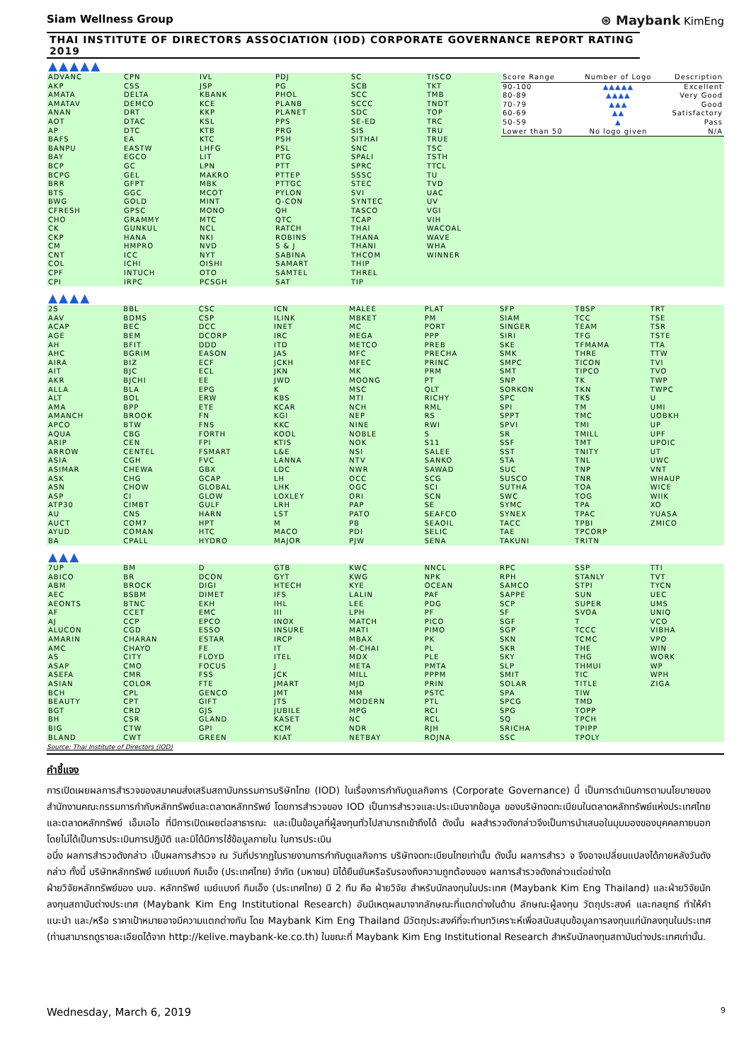Siam Wellness Group ⊛ Maybank KimEng
THAI INSTITUTE OF DIRECTORS ASSOCIATION (IOD) CORPORATE GOVERNANCE REPORT RATING 2019
▲▲▲▲▲
ADVANC
AKP
AMATA
AMATAV
ANAN
AOT
AP
BAFS
BANPU
BAY
BCP
BCPG
BRR
BTS
BWG
CFRESH
CHO
CK
CKP
CM
CNT
COL
CPF
CPI
CPN
CSS
DELTA
DEMCO
DRT
DTAC
DTC
EA
EASTW
EGCO
GC
GEL
GFPT
GGC
GOLD
GPSC
GRAMMY
GUNKUL
HANA
HMPRO
ICC
ICHI
INTUCH
IRPC
IVL
JSP
KBANK
KCE
KKP
KSL
KTB
KTC
LHFG
LIT
LPN
MAKRO
MBK
MCOT
MINT
MONO
MTC
NCL
NKI
NVD
NYT
OISHI
OTO
PCSGH
PDJ
PG
PHOL
PLANB
PLANET
PPS
PRG
PSH
PSL
PTG
PTT
PTTEP
PTTGC
PYLON
Q-CON
QH
QTC
RATCH
ROBINS
S & J
SABINA
SAMART
SAMTEL
SAT
SC
SCB
SCC
SCCC
SDC
SE-ED
SIS
SITHAI
SNC
SPALI
SPRC
SSSC
STEC
SVI
SYNTEC
TASCO
TCAP
THAI
THANA
THANI
THCOM
THIP
THREL
TIP
TISCO
TKT
TMB
TNDT
TOP
TRC
TRU
TRUE
TSC
TSTH
TTCL
TU
TVD
UAC
UV
VGI
VIH
WACOAL
WAVE
WHA
WINNER
| Score Range | Number of Logo | Description |
| --- | --- | --- |
| 90-100 | ▲▲▲▲▲ | Excellent |
| 80-89 | ▲▲▲▲ | Very Good |
| 70-79 | ▲▲▲ | Good |
| 60-69 | ▲▲ | Satisfactory |
| 50-59 | ▲ | Pass |
| Lower than 50 | No logo given | N/A |
▲▲▲▲
2S
AAV
ACAP
AGE
AH
AHC
AIRA
AIT
AKR
ALLA
ALT
AMA
AMANCH
APCO
AQUA
ARIP
ARROW
ASIA
ASIMAR
ASK
ASN
ASP
ATP30
AU
AUCT
AYUD
BA
BBL
BDMS
BEC
BEM
BFIT
BGRIM
BIZ
BJC
BJCHI
BLA
BOL
BPP
BROOK
BTW
CBG
CEN
CENTEL
CGH
CHEWA
CHG
CHOW
CI
CIMBT
CNS
COM7
COMAN
CPALL
CSC
CSP
DCC
DCORP
DDD
EASON
ECF
ECL
EE
EPG
ERW
ETE
FN
FNS
FORTH
FPI
FSMART
FVC
GBX
GCAP
GLOBAL
GLOW
GULF
HARN
HPT
HTC
HYDRO
ICN
ILINK
INET
IRC
ITD
JAS
JCKH
JKN
JWD
K
KBS
KCAR
KGI
KKC
KOOL
KTIS
L&E
LANNA
LDC
LH
LHK
LOXLEY
LRH
LST
M
MACO
MAJOR
MALEE
MBKET
MC
MEGA
METCO
MFC
MFEC
MK
MOONG
MSC
MTI
NCH
NEP
NINE
NOBLE
NOK
NSI
NTV
NWR
OCC
OGC
ORI
PAP
PATO
PB
PDI
PJW
PLAT
PM
PORT
PPP
PREB
PRECHA
PRINC
PRM
PT
QLT
RICHY
RML
RS
RWI
S
S11
SALEE
SANKO
SAWAD
SCG
SCI
SCN
SE
SEAFCO
SEAOIL
SELIC
SENA
SFP
SIAM
SINGER
SIRI
SKE
SMK
SMPC
SMT
SNP
SORKON
SPC
SPI
SPPT
SPVI
SR
SSF
SST
STA
SUC
SUSCO
SUTHA
SWC
SYMC
SYNEX
TACC
TAE
TAKUNI
TBSP
TCC
TEAM
TFG
TFMAMA
THRE
TICON
TIPCO
TK
TKN
TKS
TM
TMC
TMI
TMILL
TMT
TNITY
TNL
TNP
TNR
TOA
TOG
TPA
TPAC
TPBI
TPCORP
TRITN
TRT
TSE
TSR
TSTE
TTA
TTW
TVI
TVO
TWP
TWPC
U
UMI
UOBKH
UP
UPF
UPOIC
UT
UWC
VNT
WHAUP
WICE
WIIK
XO
YUASA
ZMICO
▲▲▲
7UP
ABICO
ABM
AEC
AEONTS
AF
AJ
ALUCON
AMARIN
AMC
AS
ASAP
ASEFA
ASIAN
BCH
BEAUTY
BGT
BH
BIG
BLAND
BM
BR
BROCK
BSBM
BTNC
CCET
CCP
CGD
CHARAN
CHAYO
CITY
CMO
CMR
COLOR
CPL
CPT
CRD
CSR
CTW
CWT
D
DCON
DIGI
DIMET
EKH
EMC
EPCO
ESSO
ESTAR
FE
FLOYD
FOCUS
FSS
FTE
GENCO
GIFT
GJS
GLAND
GPI
GREEN
GTB
GYT
HTECH
IFS
IHL
III
INOX
INSURE
IRCP
IT
ITEL
J
JCK
JMART
JMT
JTS
JUBILE
KASET
KCM
KIAT
KWC
KWG
KYE
LALIN
LEE
LPH
MATCH
MATI
MBAX
M-CHAI
MDX
META
MILL
MJD
MM
MODERN
MPG
NC
NDR
NETBAY
NNCL
NPK
OCEAN
PAF
PDG
PF
PICO
PIMO
PK
PL
PLE
PMTA
PPPM
PRIN
PSTC
PTL
RCI
RCL
RJH
ROJNA
RPC
RPH
SAMCO
SAPPE
SCP
SF
SGF
SGP
SKN
SKR
SKY
SLP
SMIT
SOLAR
SPA
SPCG
SPG
SQ
SRICHA
SSC
SSP
STANLY
STPI
SUN
SUPER
SVOA
T
TCCC
TCMC
THE
THG
THMUI
TIC
TITLE
TIW
TMD
TOPP
TPCH
TPIPP
TPOLY
TTI
TVT
TYCN
UEC
UMS
UNIQ
VCO
VIBHA
VPO
WIN
WORK
WP
WPH
ZIGA
Source: Thai Institute of Directors (IOD)
คำชี้แจง
การเปิดเผยผลการสำรวจของสมาคมส่งเสริมสถาบันกรรมการบริษัทไทย (IOD) ในเรื่องการกำกับดูแลกิจการ (Corporate Governance) นี้ เป็นการดำเนินการตามนโยบายของสำนักงานคณะกรรมการกำกับหลักทรัพย์และตลาดหลักทรัพย์ โดยการสำรวจของ IOD เป็นการสำรวจและประเมินจากข้อมูล ของบริษัทจดทะเบียนในตลาดหลักทรัพย์แห่งประเทศไทย และตลาดหลักทรัพย์ เอ็มเอไอ ที่มีการเปิดเผยต่อสาธารณะ และเป็นข้อมูลที่ผู้ลงทุนทั่วไปสามารถเข้าถึงได้ ดังนั้น ผลสำรวจดังกล่าวจึงเป็นการนำเสนอในมุมมองของบุคคลภายนอก โดยไม่ได้เป็นการประเมินการปฏิบัติ และมิได้มีการใช้ข้อมูลภายใน ในการประเมิน
อนึ่ง ผลการสำรวจดังกล่าว เป็นผลการสำรวจ ณ วันที่ปรากฏในรายงานการกำกับดูแลกิจการ บริษัทจดทะเบียนไทยเท่านั้น ดังนั้น ผลการสำรว จ จึงอาจเปลี่ยนแปลงได้ภายหลังวันดังกล่าว ทั้งนี้ บริษัทหลักทรัพย์ เมย์แบงก์ กิมเอ็ง (ประเทศไทย) จำกัด (มหาชน) มิได้ยืนยันหรือรับรองถึงความถูกต้องของ ผลการสำรวจดังกล่าวแต่อย่างใด
ฝ่ายวิจัยหลักทรัพย์ของ บมจ. หลักทรัพย์ เมย์แบงก์ กิมเอ็ง (ประเทศไทย) มี 2 ทีม คือ ฝ่ายวิจัย สำหรับนักลงทุนในประเทศ (Maybank Kim Eng Thailand) และฝ่ายวิจัยนักลงทุนสถาบันต่างประเทศ (Maybank Kim Eng Institutional Research) อันมีเหตุผลมาจากลักษณะที่แตกต่างในด้าน ลักษณะผู้ลงทุน วัตถุประสงค์ และกลยุทธ์ ทำให้คำแนะนำ และ/หรือ ราคาเป้าหมายอาจมีความแตกต่างกัน โดย Maybank Kim Eng Thailand มีวัตถุประสงค์ที่จะทำบทวิเคราะห์เพื่อสนับสนุนข้อมูลการลงทุนแก่นักลงทุนในประเทศ (ท่านสามารถดูรายละเอียดได้จาก http://kelive.maybank-ke.co.th) ในขณะที่ Maybank Kim Eng Institutional Research สำหรับนักลงทุนสถาบันต่างประเทศเท่านั้น.
Wednesday, March 6, 2019 9